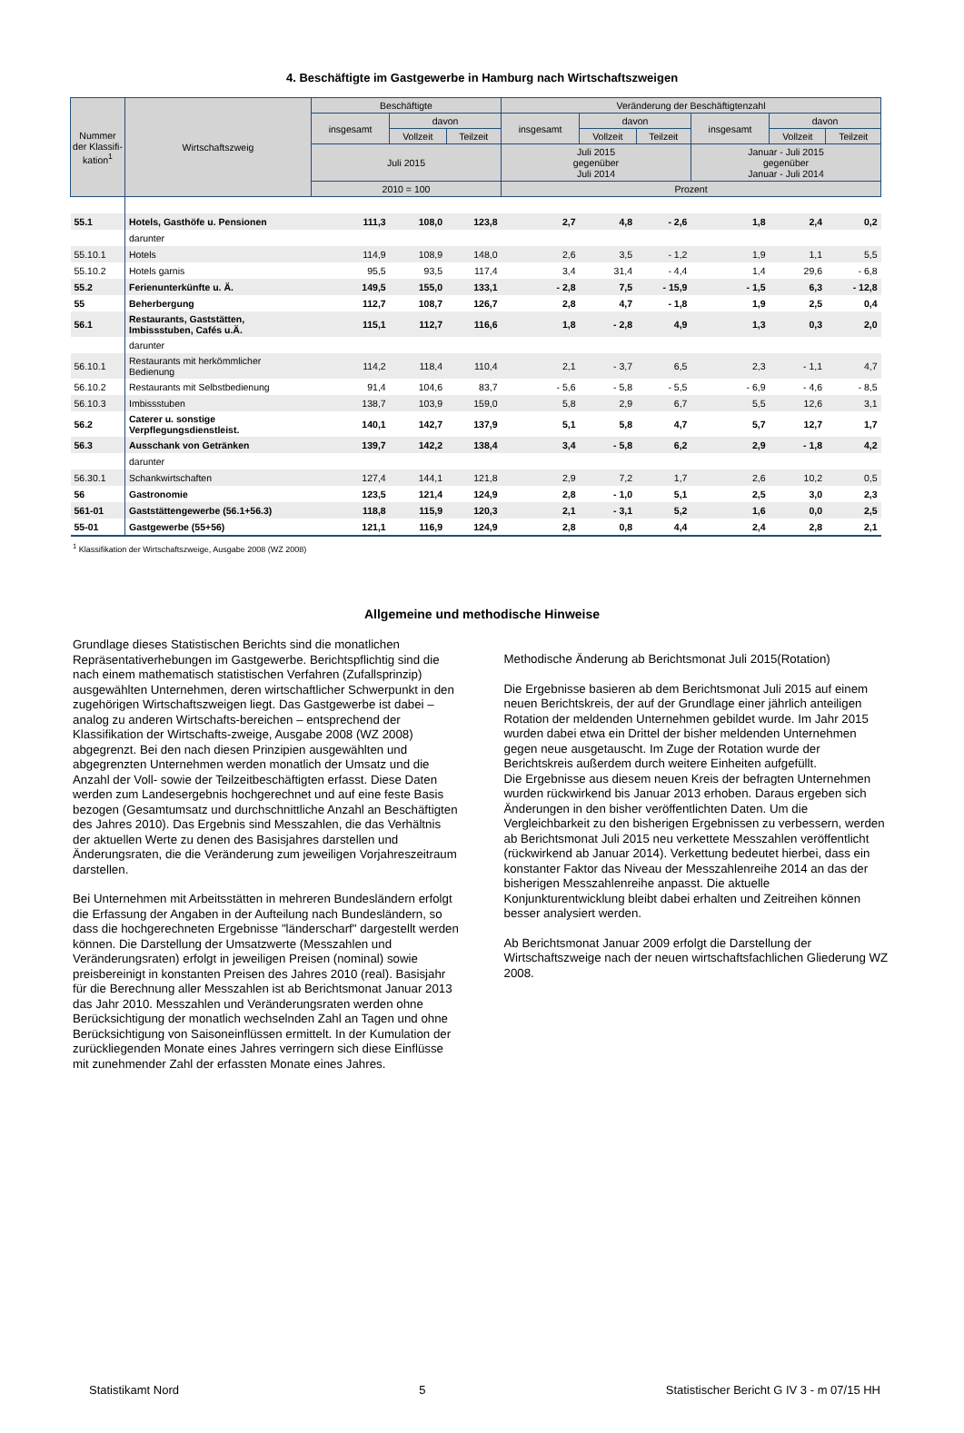4. Beschäftigte im Gastgewerbe in Hamburg nach Wirtschaftszweigen
| Nummer der Klassifi-kation<sup>1</sup> | Wirtschaftszweig | Beschäftigte | | | Veränderung der Beschäftigtenzahl | | | | | |
| --- | --- | --- | --- | --- | --- | --- | --- | --- | --- | --- |
| | | insgesamt | davon | | insgesamt | davon | | insgesamt | davon | |
| | | | Vollzeit | Teilzeit | | Vollzeit | Teilzeit | | Vollzeit | Teilzeit |
| | | Juli 2015 | | | Juli 2015 gegenüber Juli 2014 | | | Januar - Juli 2015 gegenüber Januar - Juli 2014 | | |
| | | 2010 = 100 | | | Prozent | | | | | |
| 55.1 | Hotels, Gasthöfe u. Pensionen | 111,3 | 108,0 | 123,8 | 2,7 | 4,8 | - 2,6 | 1,8 | 2,4 | 0,2 |
| | darunter | | | | | | | | | |
| 55.10.1 | Hotels | 114,9 | 108,9 | 148,0 | 2,6 | 3,5 | - 1,2 | 1,9 | 1,1 | 5,5 |
| 55.10.2 | Hotels garnis | 95,5 | 93,5 | 117,4 | 3,4 | 31,4 | - 4,4 | 1,4 | 29,6 | - 6,8 |
| 55.2 | Ferienunterkünfte u. Ä. | 149,5 | 155,0 | 133,1 | - 2,8 | 7,5 | - 15,9 | - 1,5 | 6,3 | - 12,8 |
| 55 | Beherbergung | 112,7 | 108,7 | 126,7 | 2,8 | 4,7 | - 1,8 | 1,9 | 2,5 | 0,4 |
| 56.1 | Restaurants, Gaststätten, Imbissstuben, Cafés u.Ä. | 115,1 | 112,7 | 116,6 | 1,8 | - 2,8 | 4,9 | 1,3 | 0,3 | 2,0 |
| | darunter | | | | | | | | | |
| 56.10.1 | Restaurants mit herkömmlicher Bedienung | 114,2 | 118,4 | 110,4 | 2,1 | - 3,7 | 6,5 | 2,3 | - 1,1 | 4,7 |
| 56.10.2 | Restaurants mit Selbstbedienung | 91,4 | 104,6 | 83,7 | - 5,6 | - 5,8 | - 5,5 | - 6,9 | - 4,6 | - 8,5 |
| 56.10.3 | Imbissstuben | 138,7 | 103,9 | 159,0 | 5,8 | 2,9 | 6,7 | 5,5 | 12,6 | 3,1 |
| 56.2 | Caterer u. sonstige Verpflegungsdienstleist. | 140,1 | 142,7 | 137,9 | 5,1 | 5,8 | 4,7 | 5,7 | 12,7 | 1,7 |
| 56.3 | Ausschank von Getränken | 139,7 | 142,2 | 138,4 | 3,4 | - 5,8 | 6,2 | 2,9 | - 1,8 | 4,2 |
| | darunter | | | | | | | | | |
| 56.30.1 | Schankwirtschaften | 127,4 | 144,1 | 121,8 | 2,9 | 7,2 | 1,7 | 2,6 | 10,2 | 0,5 |
| 56 | Gastronomie | 123,5 | 121,4 | 124,9 | 2,8 | - 1,0 | 5,1 | 2,5 | 3,0 | 2,3 |
| 561-01 | Gaststättengewerbe (56.1+56.3) | 118,8 | 115,9 | 120,3 | 2,1 | - 3,1 | 5,2 | 1,6 | 0,0 | 2,5 |
| 55-01 | Gastgewerbe (55+56) | 121,1 | 116,9 | 124,9 | 2,8 | 0,8 | 4,4 | 2,4 | 2,8 | 2,1 |
<sup>1</sup> Klassifikation der Wirtschaftszweige, Ausgabe 2008 (WZ 2008)
Allgemeine und methodische Hinweise
Grundlage dieses Statistischen Berichts sind die monatlichen Repräsentativerhebungen im Gastgewerbe. Berichtspflichtig sind die nach einem mathematisch statistischen Verfahren (Zufallsprinzip) ausgewählten Unternehmen, deren wirtschaftlicher Schwerpunkt in den zugehörigen Wirtschaftszweigen liegt. Das Gastgewerbe ist dabei – analog zu anderen Wirtschafts-bereichen – entsprechend der Klassifikation der Wirtschafts-zweige, Ausgabe 2008 (WZ 2008) abgegrenzt. Bei den nach diesen Prinzipien ausgewählten und abgegrenzten Unternehmen werden monatlich der Umsatz und die Anzahl der Voll- sowie der Teilzeitbeschäftigten erfasst. Diese Daten werden zum Landesergebnis hochgerechnet und auf eine feste Basis bezogen (Gesamtumsatz und durchschnittliche Anzahl an Beschäftigten des Jahres 2010). Das Ergebnis sind Messzahlen, die das Verhältnis der aktuellen Werte zu denen des Basisjahres darstellen und Änderungsraten, die die Veränderung zum jeweiligen Vorjahreszeitraum darstellen.
Bei Unternehmen mit Arbeitsstätten in mehreren Bundesländern erfolgt die Erfassung der Angaben in der Aufteilung nach Bundesländern, so dass die hochgerechneten Ergebnisse "länderscharf" dargestellt werden können. Die Darstellung der Umsatzwerte (Messzahlen und Veränderungsraten) erfolgt in jeweiligen Preisen (nominal) sowie preisbereinigt in konstanten Preisen des Jahres 2010 (real). Basisjahr für die Berechnung aller Messzahlen ist ab Berichtsmonat Januar 2013 das Jahr 2010. Messzahlen und Veränderungsraten werden ohne Berücksichtigung der monatlich wechselnden Zahl an Tagen und ohne Berücksichtigung von Saisoneinflüssen ermittelt. In der Kumulation der zurückliegenden Monate eines Jahres verringern sich diese Einflüsse mit zunehmender Zahl der erfassten Monate eines Jahres.
Methodische Änderung ab Berichtsmonat Juli 2015(Rotation)
Die Ergebnisse basieren ab dem Berichtsmonat Juli 2015 auf einem neuen Berichtskreis, der auf der Grundlage einer jährlich anteiligen Rotation der meldenden Unternehmen gebildet wurde. Im Jahr 2015 wurden dabei etwa ein Drittel der bisher meldenden Unternehmen gegen neue ausgetauscht. Im Zuge der Rotation wurde der Berichtskreis außerdem durch weitere Einheiten aufgefüllt.
Die Ergebnisse aus diesem neuen Kreis der befragten Unternehmen wurden rückwirkend bis Januar 2013 erhoben. Daraus ergeben sich Änderungen in den bisher veröffentlichten Daten. Um die Vergleichbarkeit zu den bisherigen Ergebnissen zu verbessern, werden ab Berichtsmonat Juli 2015 neu verkettete Messzahlen veröffentlicht (rückwirkend ab Januar 2014). Verkettung bedeutet hierbei, dass ein konstanter Faktor das Niveau der Messzahlenreihe 2014 an das der bisherigen Messzahlenreihe anpasst. Die aktuelle Konjunkturentwicklung bleibt dabei erhalten und Zeitreihen können besser analysiert werden.
Ab Berichtsmonat Januar 2009 erfolgt die Darstellung der Wirtschaftszweige nach der neuen wirtschaftsfachlichen Gliederung WZ 2008.
Statistikamt Nord 5 Statistischer Bericht G IV 3 - m 07/15 HH